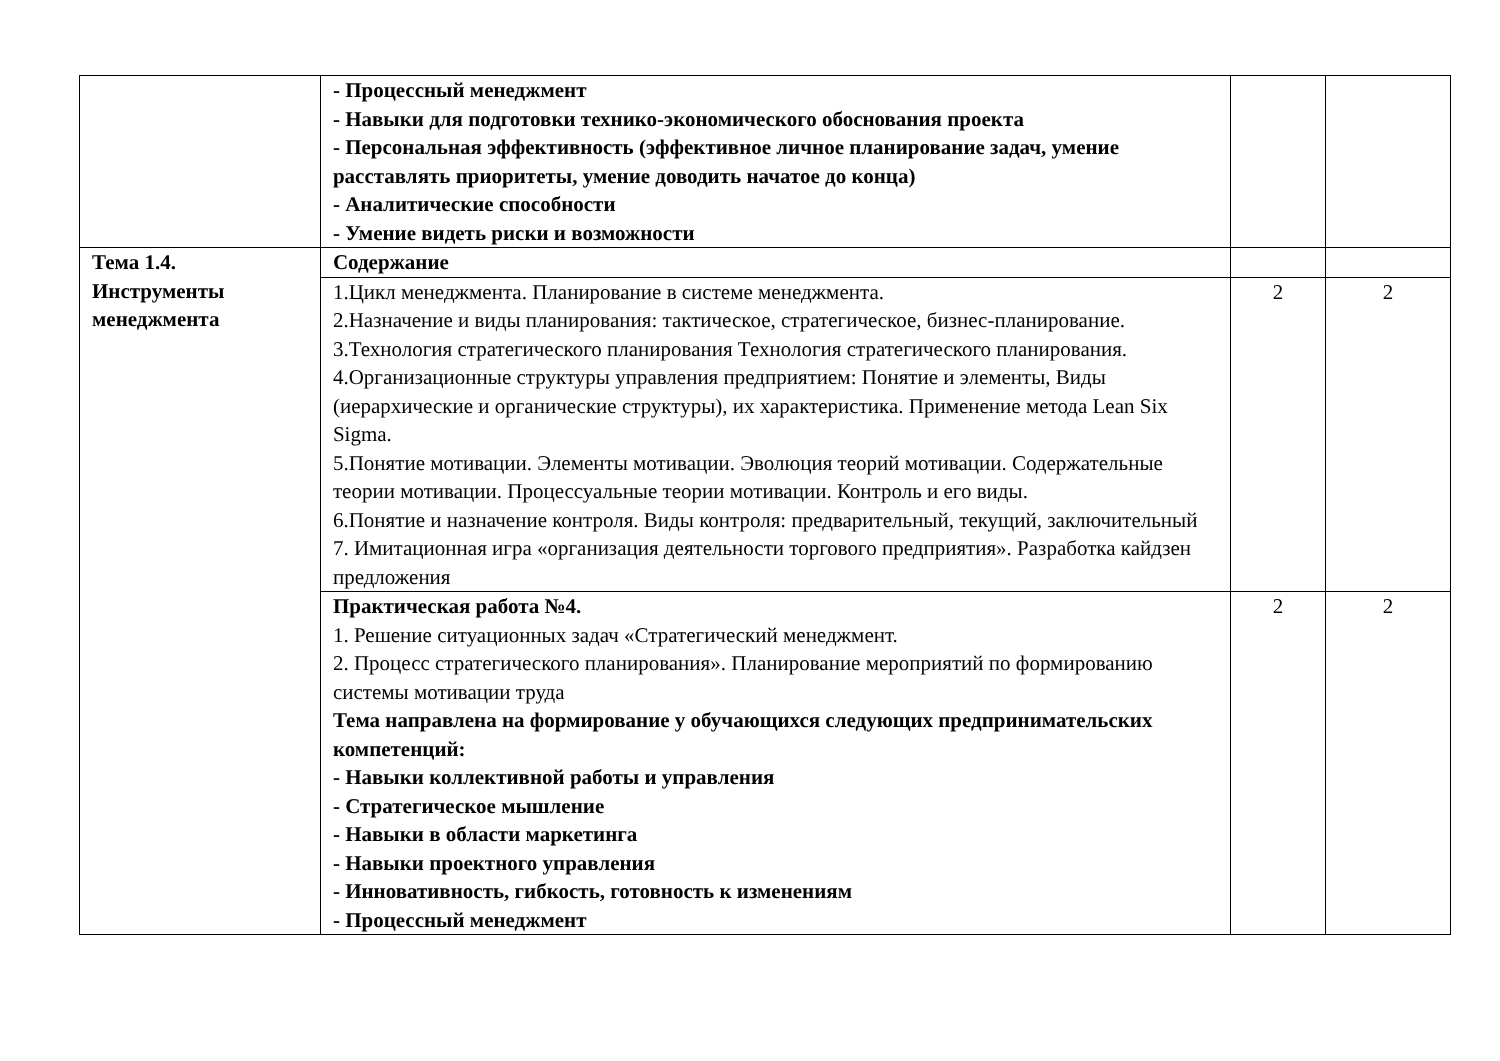| | - Процессный менеджмент - Навыки для подготовки технико-экономического обоснования проекта - Персональная эффективность (эффективное личное планирование задач, умение расставлять приоритеты, умение доводить начатое до конца) - Аналитические способности - Умение видеть риски и возможности | | |
| Тема 1.4. Инструменты менеджмента | Содержание | | |
| | 1.Цикл менеджмента. Планирование в системе менеджмента. 2.Назначение и виды планирования: тактическое, стратегическое, бизнес-планирование. 3.Технология стратегического планирования Технология стратегического планирования. 4.Организационные структуры управления предприятием: Понятие и элементы, Виды (иерархические и органические структуры), их характеристика. Применение метода Lean Six Sigma. 5.Понятие мотивации. Элементы мотивации. Эволюция теорий мотивации. Содержательные теории мотивации. Процессуальные теории мотивации. Контроль и его виды. 6.Понятие и назначение контроля. Виды контроля: предварительный, текущий, заключительный 7. Имитационная игра «организация деятельности торгового предприятия». Разработка кайдзен предложения | 2 | 2 |
| | Практическая работа №4. 1. Решение ситуационных задач «Стратегический менеджмент. 2. Процесс стратегического планирования». Планирование мероприятий по формированию системы мотивации труда Тема направлена на формирование у обучающихся следующих предпринимательских компетенций: - Навыки коллективной работы и управления - Стратегическое мышление - Навыки в области маркетинга - Навыки проектного управления - Инновативность, гибкость, готовность к изменениям - Процессный менеджмент | 2 | 2 |